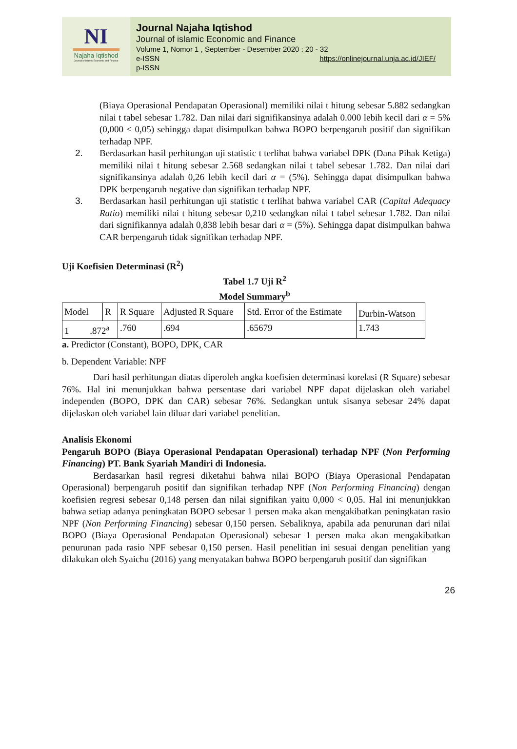NI
Najaha Iqtishod
Journal of Islamic Economic and Finance
Journal Najaha Iqtishod
Journal of islamic Economic and Finance
Volume 1, Nomor 1 , September - Desember 2020 : 20 - 32
e-ISSN https://onlinejournal.unja.ac.id/JIEF/
p-ISSN
(Biaya Operasional Pendapatan Operasional) memiliki nilai t hitung sebesar 5.882 sedangkan nilai t tabel sebesar 1.782. Dan nilai dari signifikansinya adalah 0.000 lebih kecil dari α = 5% (0,000 < 0,05) sehingga dapat disimpulkan bahwa BOPO berpengaruh positif dan signifikan terhadap NPF.
2. Berdasarkan hasil perhitungan uji statistic t terlihat bahwa variabel DPK (Dana Pihak Ketiga) memiliki nilai t hitung sebesar 2.568 sedangkan nilai t tabel sebesar 1.782. Dan nilai dari signifikansinya adalah 0,26 lebih kecil dari α = (5%). Sehingga dapat disimpulkan bahwa DPK berpengaruh negative dan signifikan terhadap NPF.
3. Berdasarkan hasil perhitungan uji statistic t terlihat bahwa variabel CAR (Capital Adequacy Ratio) memiliki nilai t hitung sebesar 0,210 sedangkan nilai t tabel sebesar 1.782. Dan nilai dari signifikannya adalah 0,838 lebih besar dari α = (5%). Sehingga dapat disimpulkan bahwa CAR berpengaruh tidak signifikan terhadap NPF.
Uji Koefisien Determinasi (R<sup>2</sup>)
Tabel 1.7 Uji R<sup>2</sup>
Model Summary<sup>b</sup>
| Model | R | R Square | Adjusted R Square | Std. Error of the Estimate | Durbin-Watson |
| 1 .872<sup>a</sup> | | .760 | .694 | .65679 | 1.743 |
a. Predictor (Constant), BOPO, DPK, CAR
b. Dependent Variable: NPF
Dari hasil perhitungan diatas diperoleh angka koefisien determinasi korelasi (R Square) sebesar 76%. Hal ini menunjukkan bahwa persentase dari variabel NPF dapat dijelaskan oleh variabel independen (BOPO, DPK dan CAR) sebesar 76%. Sedangkan untuk sisanya sebesar 24% dapat dijelaskan oleh variabel lain diluar dari variabel penelitian.
Analisis Ekonomi
Pengaruh BOPO (Biaya Operasional Pendapatan Operasional) terhadap NPF (Non Performing Financing) PT. Bank Syariah Mandiri di Indonesia.
Berdasarkan hasil regresi diketahui bahwa nilai BOPO (Biaya Operasional Pendapatan Operasional) berpengaruh positif dan signifikan terhadap NPF (Non Performing Financing) dengan koefisien regresi sebesar 0,148 persen dan nilai signifikan yaitu 0,000 < 0,05. Hal ini menunjukkan bahwa setiap adanya peningkatan BOPO sebesar 1 persen maka akan mengakibatkan peningkatan rasio NPF (Non Performing Financing) sebesar 0,150 persen. Sebaliknya, apabila ada penurunan dari nilai BOPO (Biaya Operasional Pendapatan Operasional) sebesar 1 persen maka akan mengakibatkan penurunan pada rasio NPF sebesar 0,150 persen. Hasil penelitian ini sesuai dengan penelitian yang dilakukan oleh Syaichu (2016) yang menyatakan bahwa BOPO berpengaruh positif dan signifikan
26